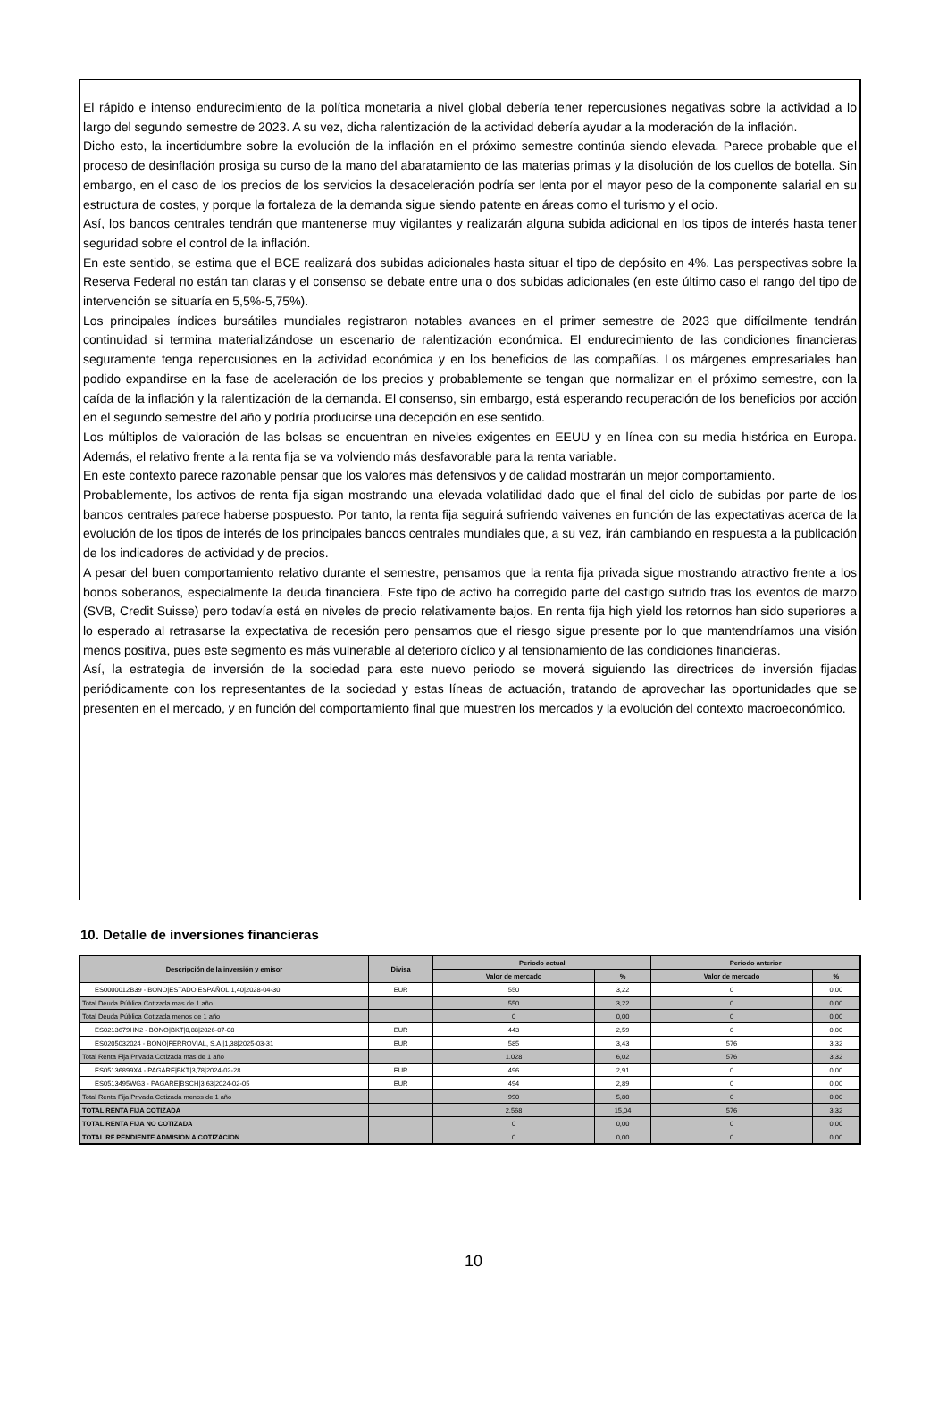El rápido e intenso endurecimiento de la política monetaria a nivel global debería tener repercusiones negativas sobre la actividad a lo largo del segundo semestre de 2023. A su vez, dicha ralentización de la actividad debería ayudar a la moderación de la inflación.
Dicho esto, la incertidumbre sobre la evolución de la inflación en el próximo semestre continúa siendo elevada. Parece probable que el proceso de desinflación prosiga su curso de la mano del abaratamiento de las materias primas y la disolución de los cuellos de botella. Sin embargo, en el caso de los precios de los servicios la desaceleración podría ser lenta por el mayor peso de la componente salarial en su estructura de costes, y porque la fortaleza de la demanda sigue siendo patente en áreas como el turismo y el ocio.
Así, los bancos centrales tendrán que mantenerse muy vigilantes y realizarán alguna subida adicional en los tipos de interés hasta tener seguridad sobre el control de la inflación.
En este sentido, se estima que el BCE realizará dos subidas adicionales hasta situar el tipo de depósito en 4%. Las perspectivas sobre la Reserva Federal no están tan claras y el consenso se debate entre una o dos subidas adicionales (en este último caso el rango del tipo de intervención se situaría en 5,5%-5,75%).
Los principales índices bursátiles mundiales registraron notables avances en el primer semestre de 2023 que difícilmente tendrán continuidad si termina materializándose un escenario de ralentización económica. El endurecimiento de las condiciones financieras seguramente tenga repercusiones en la actividad económica y en los beneficios de las compañías. Los márgenes empresariales han podido expandirse en la fase de aceleración de los precios y probablemente se tengan que normalizar en el próximo semestre, con la caída de la inflación y la ralentización de la demanda. El consenso, sin embargo, está esperando recuperación de los beneficios por acción en el segundo semestre del año y podría producirse una decepción en ese sentido.
Los múltiplos de valoración de las bolsas se encuentran en niveles exigentes en EEUU y en línea con su media histórica en Europa. Además, el relativo frente a la renta fija se va volviendo más desfavorable para la renta variable.
En este contexto parece razonable pensar que los valores más defensivos y de calidad mostrarán un mejor comportamiento.
Probablemente, los activos de renta fija sigan mostrando una elevada volatilidad dado que el final del ciclo de subidas por parte de los bancos centrales parece haberse pospuesto. Por tanto, la renta fija seguirá sufriendo vaivenes en función de las expectativas acerca de la evolución de los tipos de interés de los principales bancos centrales mundiales que, a su vez, irán cambiando en respuesta a la publicación de los indicadores de actividad y de precios.
A pesar del buen comportamiento relativo durante el semestre, pensamos que la renta fija privada sigue mostrando atractivo frente a los bonos soberanos, especialmente la deuda financiera. Este tipo de activo ha corregido parte del castigo sufrido tras los eventos de marzo (SVB, Credit Suisse) pero todavía está en niveles de precio relativamente bajos. En renta fija high yield los retornos han sido superiores a lo esperado al retrasarse la expectativa de recesión pero pensamos que el riesgo sigue presente por lo que mantendríamos una visión menos positiva, pues este segmento es más vulnerable al deterioro cíclico y al tensionamiento de las condiciones financieras.
Así, la estrategia de inversión de la sociedad para este nuevo periodo se moverá siguiendo las directrices de inversión fijadas periódicamente con los representantes de la sociedad y estas líneas de actuación, tratando de aprovechar las oportunidades que se presenten en el mercado, y en función del comportamiento final que muestren los mercados y la evolución del contexto macroeconómico.
10. Detalle de inversiones financieras
| Descripción de la inversión y emisor | Divisa | Periodo actual | | Periodo anterior | |
| --- | --- | --- | --- | --- | --- |
| | | Valor de mercado | % | Valor de mercado | % |
| ES0000012B39 - BONO/ESTADO ESPAÑOL/1,40/2028-04-30 | EUR | 550 | 3,22 | 0 | 0,00 |
| Total Deuda Pública Cotizada mas de 1 año | | 550 | 3,22 | 0 | 0,00 |
| Total Deuda Pública Cotizada menos de 1 año | | 0 | 0,00 | 0 | 0,00 |
| ES0213679HN2 - BONO/BKT/0,88/2026-07-08 | EUR | 443 | 2,59 | 0 | 0,00 |
| ES0205032024 - BONO/FERROVIAL, S.A./1,38/2025-03-31 | EUR | 585 | 3,43 | 576 | 3,32 |
| Total Renta Fija Privada Cotizada mas de 1 año | | 1.028 | 6,02 | 576 | 3,32 |
| ES05136899X4 - PAGARE/BKT/3,78/2024-02-28 | EUR | 496 | 2,91 | 0 | 0,00 |
| ES0513495WG3 - PAGARE/BSCH/3,63/2024-02-05 | EUR | 494 | 2,89 | 0 | 0,00 |
| Total Renta Fija Privada Cotizada menos de 1 año | | 990 | 5,80 | 0 | 0,00 |
| TOTAL RENTA FIJA COTIZADA | | 2.568 | 15,04 | 576 | 3,32 |
| TOTAL RENTA FIJA NO COTIZADA | | 0 | 0,00 | 0 | 0,00 |
| TOTAL RF PENDIENTE ADMISION A COTIZACION | | 0 | 0,00 | 0 | 0,00 |
10